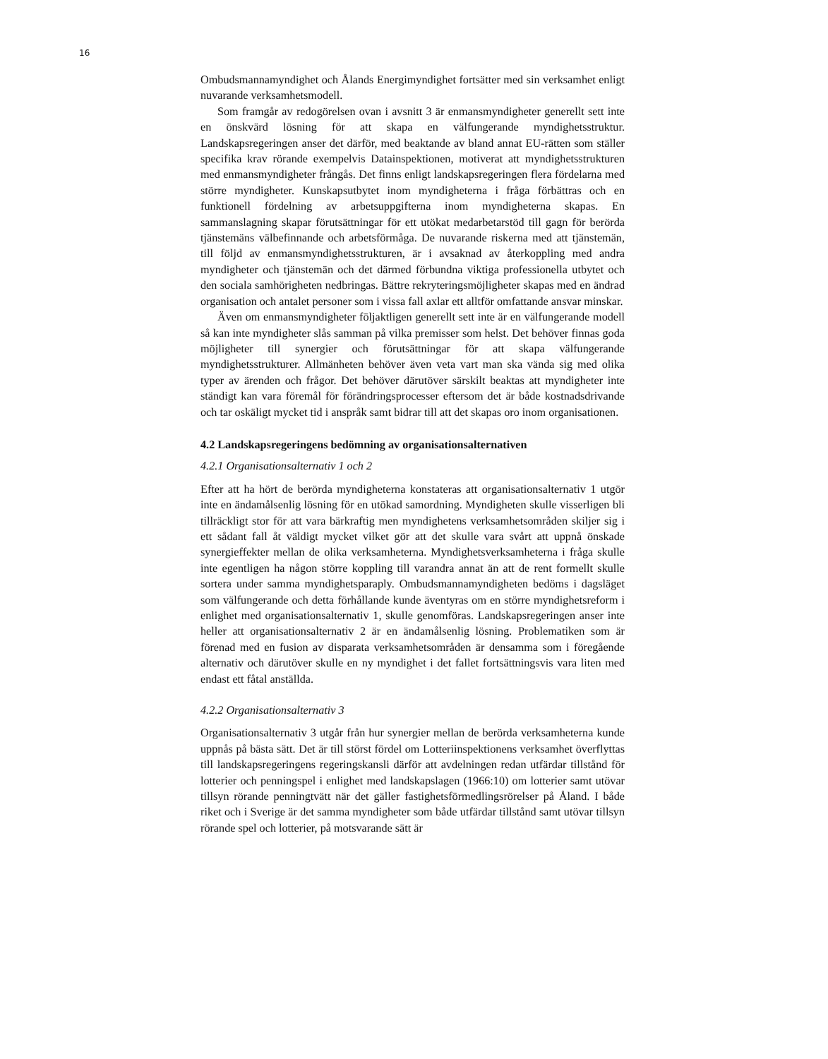16
Ombudsmannamyndighet och Ålands Energimyndighet fortsätter med sin verksamhet enligt nuvarande verksamhetsmodell.
Som framgår av redogörelsen ovan i avsnitt 3 är enmansmyndigheter generellt sett inte en önskvärd lösning för att skapa en välfungerande myndighetsstruktur. Landskapsregeringen anser det därför, med beaktande av bland annat EU-rätten som ställer specifika krav rörande exempelvis Datainspektionen, motiverat att myndighetsstrukturen med enmansmyndigheter frångås. Det finns enligt landskapsregeringen flera fördelarna med större myndigheter. Kunskapsutbytet inom myndigheterna i fråga förbättras och en funktionell fördelning av arbetsuppgifterna inom myndigheterna skapas. En sammanslagning skapar förutsättningar för ett utökat medarbetarstöd till gagn för berörda tjänstemäns välbefinnande och arbetsförmåga. De nuvarande riskerna med att tjänstemän, till följd av enmansmyndighetsstrukturen, är i avsaknad av återkoppling med andra myndigheter och tjänstemän och det därmed förbundna viktiga professionella utbytet och den sociala samhörigheten nedbringas. Bättre rekryteringsmöjligheter skapas med en ändrad organisation och antalet personer som i vissa fall axlar ett alltför omfattande ansvar minskar.
Även om enmansmyndigheter följaktligen generellt sett inte är en välfungerande modell så kan inte myndigheter slås samman på vilka premisser som helst. Det behöver finnas goda möjligheter till synergier och förutsättningar för att skapa välfungerande myndighetsstrukturer. Allmänheten behöver även veta vart man ska vända sig med olika typer av ärenden och frågor. Det behöver därutöver särskilt beaktas att myndigheter inte ständigt kan vara föremål för förändringsprocesser eftersom det är både kostnadsdrivande och tar oskäligt mycket tid i anspråk samt bidrar till att det skapas oro inom organisationen.
4.2 Landskapsregeringens bedömning av organisationsalternativen
4.2.1 Organisationsalternativ 1 och 2
Efter att ha hört de berörda myndigheterna konstateras att organisationsalternativ 1 utgör inte en ändamålsenlig lösning för en utökad samordning. Myndigheten skulle visserligen bli tillräckligt stor för att vara bärkraftig men myndighetens verksamhetsområden skiljer sig i ett sådant fall åt väldigt mycket vilket gör att det skulle vara svårt att uppnå önskade synergieffekter mellan de olika verksamheterna. Myndighetsverksamheterna i fråga skulle inte egentligen ha någon större koppling till varandra annat än att de rent formellt skulle sortera under samma myndighetsparaply. Ombudsmannamyndigheten bedöms i dagsläget som välfungerande och detta förhållande kunde äventyras om en större myndighetsreform i enlighet med organisationsalternativ 1, skulle genomföras. Landskapsregeringen anser inte heller att organisationsalternativ 2 är en ändamålsenlig lösning. Problematiken som är förenad med en fusion av disparata verksamhetsområden är densamma som i föregående alternativ och därutöver skulle en ny myndighet i det fallet fortsättningsvis vara liten med endast ett fåtal anställda.
4.2.2 Organisationsalternativ 3
Organisationsalternativ 3 utgår från hur synergier mellan de berörda verksamheterna kunde uppnås på bästa sätt. Det är till störst fördel om Lotteriinspektionens verksamhet överflyttas till landskapsregeringens regeringskansli därför att avdelningen redan utfärdar tillstånd för lotterier och penningspel i enlighet med landskapslagen (1966:10) om lotterier samt utövar tillsyn rörande penningtvätt när det gäller fastighetsförmedlingsrörelser på Åland. I både riket och i Sverige är det samma myndigheter som både utfärdar tillstånd samt utövar tillsyn rörande spel och lotterier, på motsvarande sätt är